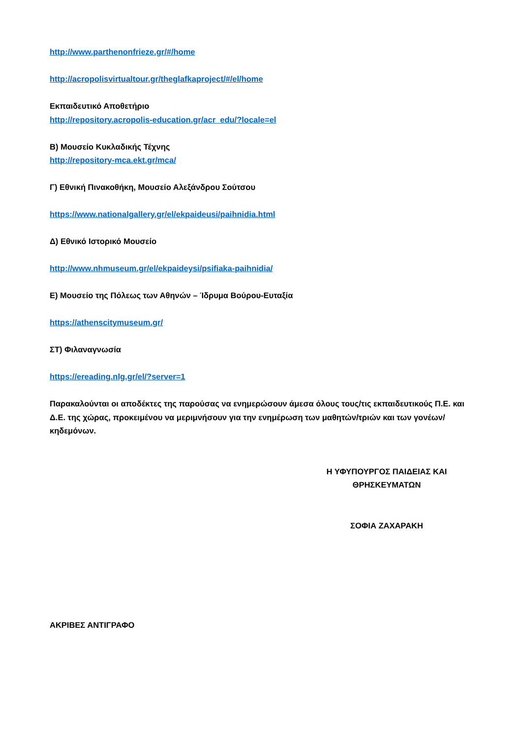http://www.parthenonfrieze.gr/#/home
http://acropolisvirtualtour.gr/theglafkaproject/#/el/home
Εκπαιδευτικό Αποθετήριο
http://repository.acropolis-education.gr/acr_edu/?locale=el
Β) Μουσείο Κυκλαδικής Τέχνης
http://repository-mca.ekt.gr/mca/
Γ) Εθνική Πινακοθήκη, Μουσείο Αλεξάνδρου Σούτσου
https://www.nationalgallery.gr/el/ekpaideusi/paihnidia.html
Δ) Εθνικό Ιστορικό Μουσείο
http://www.nhmuseum.gr/el/ekpaideysi/psifiaka-paihnidia/
Ε) Μουσείο της Πόλεως των Αθηνών – Ίδρυμα Βούρου-Ευταξία
https://athenscitymuseum.gr/
ΣΤ) Φιλαναγνωσία
https://ereading.nlg.gr/el/?server=1
Παρακαλούνται οι αποδέκτες της παρούσας να ενημερώσουν άμεσα όλους τους/τις εκπαιδευτικούς Π.Ε. και Δ.Ε. της χώρας, προκειμένου να μεριμνήσουν για την ενημέρωση των μαθητών/τριών και των γονέων/κηδεμόνων.
Η ΥΦΥΠΟΥΡΓΟΣ ΠΑΙΔΕΙΑΣ ΚΑΙ ΘΡΗΣΚΕΥΜΑΤΩΝ
ΣΟΦΙΑ ΖΑΧΑΡΑΚΗ
ΑΚΡΙΒΕΣ ΑΝΤΙΓΡΑΦΟ